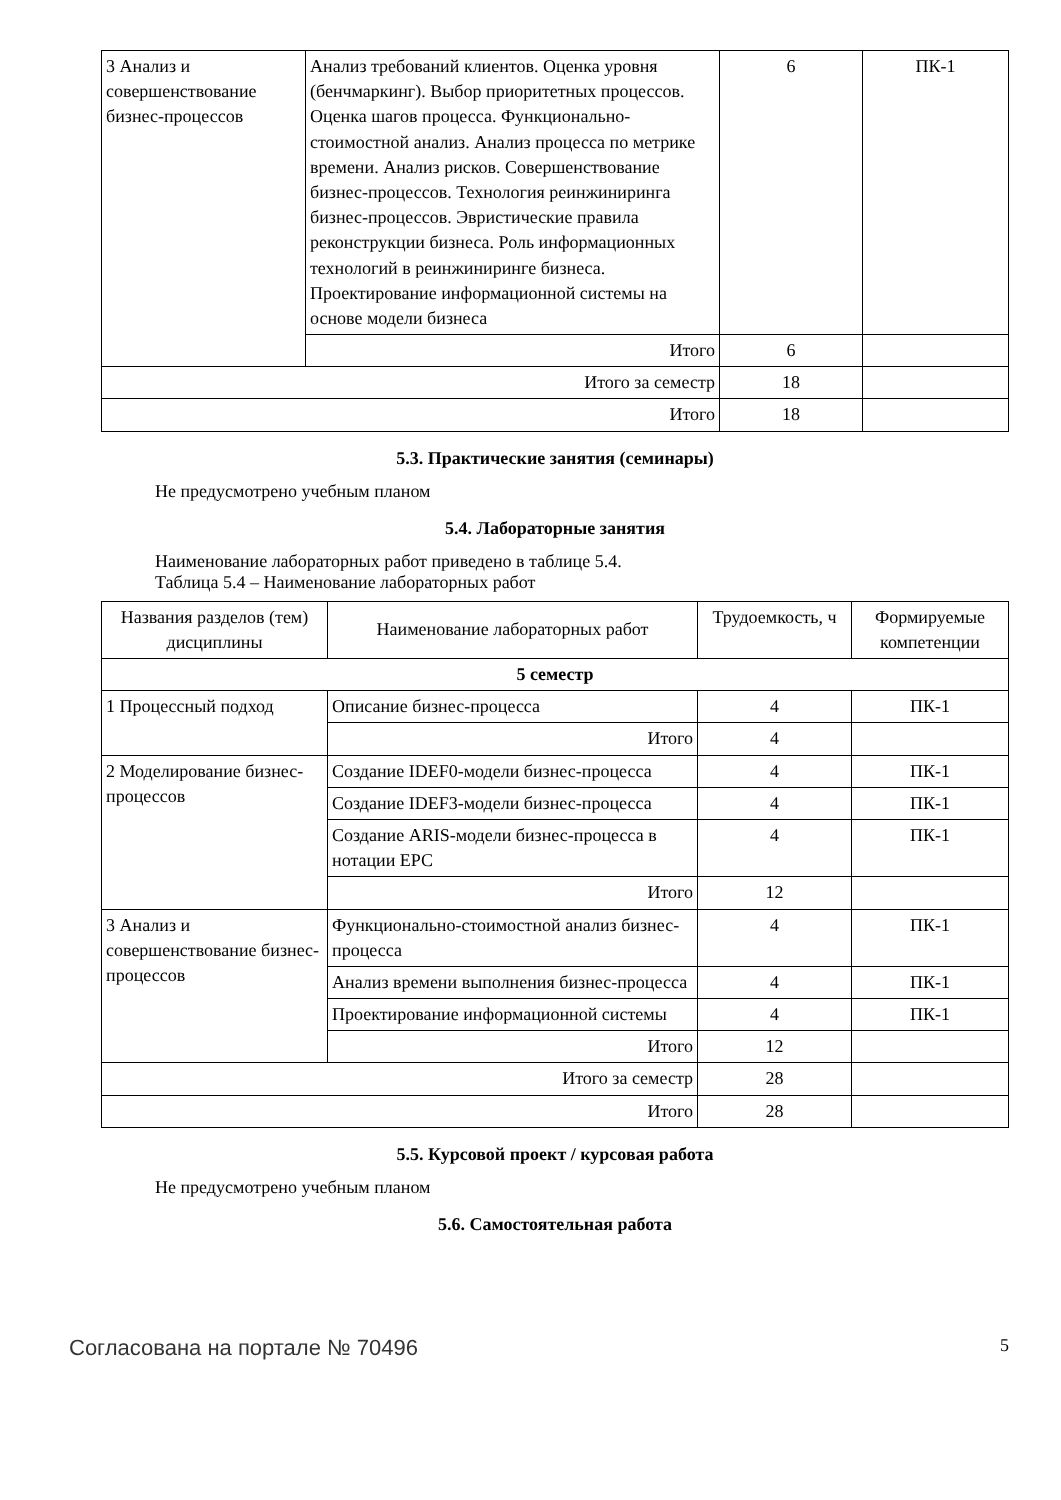| 3 Анализ и совершенствование бизнес-процессов | Анализ требований клиентов. Оценка уровня (бенчмаркинг). Выбор приоритетных процессов. Оценка шагов процесса. Функционально-стоимостной анализ. Анализ процесса по метрике времени. Анализ рисков. Совершенствование бизнес-процессов. Технология реинжиниринга бизнес-процессов. Эвристические правила реконструкции бизнеса. Роль информационных технологий в реинжиниринге бизнеса. Проектирование информационной системы на основе модели бизнеса | 6 | ПК-1 |
| | Итого | 6 | |
| Итого за семестр | | 18 | |
| Итого | | 18 | |
5.3. Практические занятия (семинары)
Не предусмотрено учебным планом
5.4. Лабораторные занятия
Наименование лабораторных работ приведено в таблице 5.4.
Таблица 5.4 – Наименование лабораторных работ
| Названия разделов (тем) дисциплины | Наименование лабораторных работ | Трудоемкость, ч | Формируемые компетенции |
| --- | --- | --- | --- |
| 5 семестр | | | |
| 1 Процессный подход | Описание бизнес-процесса | 4 | ПК-1 |
| | Итого | 4 | |
| 2 Моделирование бизнес-процессов | Создание IDEF0-модели бизнес-процесса | 4 | ПК-1 |
| | Создание IDEF3-модели бизнес-процесса | 4 | ПК-1 |
| | Создание ARIS-модели бизнес-процесса в нотации EPC | 4 | ПК-1 |
| | Итого | 12 | |
| 3 Анализ и совершенствование бизнес-процессов | Функционально-стоимостной анализ бизнес-процесса | 4 | ПК-1 |
| | Анализ времени выполнения бизнес-процесса | 4 | ПК-1 |
| | Проектирование информационной системы | 4 | ПК-1 |
| | Итого | 12 | |
| Итого за семестр | | 28 | |
| Итого | | 28 | |
5.5. Курсовой проект / курсовая работа
Не предусмотрено учебным планом
5.6. Самостоятельная работа
Согласована на портале № 70496 5